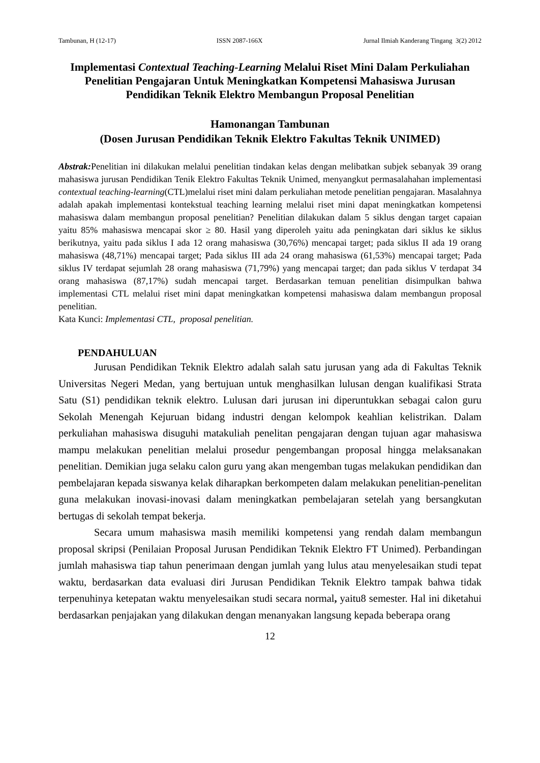Tambunan, H (12-17) ISSN 2087-166X Jurnal Ilmiah Kanderang Tingang 3(2) 2012
Implementasi Contextual Teaching-Learning Melalui Riset Mini Dalam Perkuliahan Penelitian Pengajaran Untuk Meningkatkan Kompetensi Mahasiswa Jurusan Pendidikan Teknik Elektro Membangun Proposal Penelitian
Hamonangan Tambunan
(Dosen Jurusan Pendidikan Teknik Elektro Fakultas Teknik UNIMED)
Abstrak: Penelitian ini dilakukan melalui penelitian tindakan kelas dengan melibatkan subjek sebanyak 39 orang mahasiswa jurusan Pendidikan Tenik Elektro Fakultas Teknik Unimed, menyangkut permasalahahan implementasi contextual teaching-learning(CTL)melalui riset mini dalam perkuliahan metode penelitian pengajaran. Masalahnya adalah apakah implementasi kontekstual teaching learning melalui riset mini dapat meningkatkan kompetensi mahasiswa dalam membangun proposal penelitian? Penelitian dilakukan dalam 5 siklus dengan target capaian yaitu 85% mahasiswa mencapai skor ≥ 80. Hasil yang diperoleh yaitu ada peningkatan dari siklus ke siklus berikutnya, yaitu pada siklus I ada 12 orang mahasiswa (30,76%) mencapai target; pada siklus II ada 19 orang mahasiswa (48,71%) mencapai target; Pada siklus III ada 24 orang mahasiswa (61,53%) mencapai target; Pada siklus IV terdapat sejumlah 28 orang mahasiswa (71,79%) yang mencapai target; dan pada siklus V terdapat 34 orang mahasiswa (87,17%) sudah mencapai target. Berdasarkan temuan penelitian disimpulkan bahwa implementasi CTL melalui riset mini dapat meningkatkan kompetensi mahasiswa dalam membangun proposal penelitian.
Kata Kunci: Implementasi CTL, proposal penelitian.
PENDAHULUAN
Jurusan Pendidikan Teknik Elektro adalah salah satu jurusan yang ada di Fakultas Teknik Universitas Negeri Medan, yang bertujuan untuk menghasilkan lulusan dengan kualifikasi Strata Satu (S1) pendidikan teknik elektro. Lulusan dari jurusan ini diperuntukkan sebagai calon guru Sekolah Menengah Kejuruan bidang industri dengan kelompok keahlian kelistrikan. Dalam perkuliahan mahasiswa disuguhi matakuliah penelitan pengajaran dengan tujuan agar mahasiswa mampu melakukan penelitian melalui prosedur pengembangan proposal hingga melaksanakan penelitian. Demikian juga selaku calon guru yang akan mengemban tugas melakukan pendidikan dan pembelajaran kepada siswanya kelak diharapkan berkompeten dalam melakukan penelitian-penelitan guna melakukan inovasi-inovasi dalam meningkatkan pembelajaran setelah yang bersangkutan bertugas di sekolah tempat bekerja.
Secara umum mahasiswa masih memiliki kompetensi yang rendah dalam membangun proposal skripsi (Penilaian Proposal Jurusan Pendidikan Teknik Elektro FT Unimed). Perbandingan jumlah mahasiswa tiap tahun penerimaan dengan jumlah yang lulus atau menyelesaikan studi tepat waktu, berdasarkan data evaluasi diri Jurusan Pendidikan Teknik Elektro tampak bahwa tidak terpenuhinya ketepatan waktu menyelesaikan studi secara normal, yaitu8 semester. Hal ini diketahui berdasarkan penjajakan yang dilakukan dengan menanyakan langsung kepada beberapa orang
12